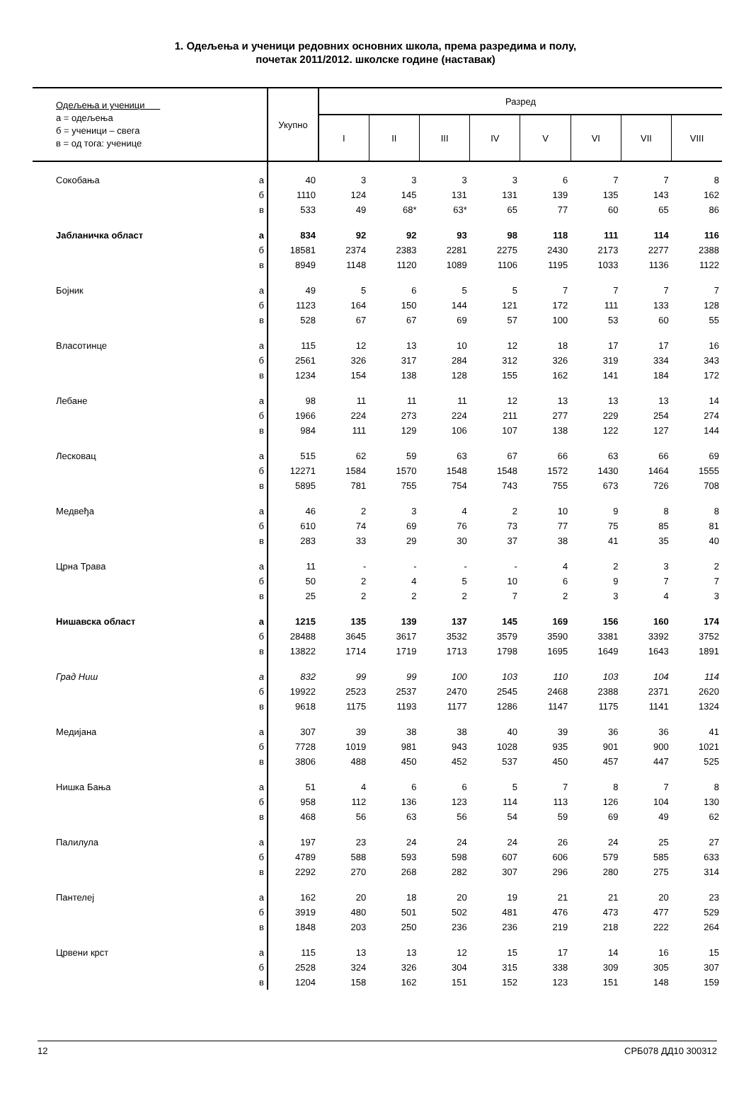1. Одељења и ученици редовних основних школа, према разредима и полу,
почетак 2011/2012. школске године (наставак)
| Одељења и ученици а = одељења б = ученици – свега в = од тога: ученице | | Укупно | Разред | | | | | | | |
| --- | --- | --- | --- | --- | --- | --- | --- | --- | --- | --- |
| | | | I | II | III | IV | V | VI | VII | VIII |
| Сокобања | а | 40 | 3 | 3 | 3 | 3 | 6 | 7 | 7 | 8 |
| | б | 1110 | 124 | 145 | 131 | 131 | 139 | 135 | 143 | 162 |
| | в | 533 | 49 | 68* | 63* | 65 | 77 | 60 | 65 | 86 |
| Јабланичка област | а | 834 | 92 | 92 | 93 | 98 | 118 | 111 | 114 | 116 |
| | б | 18581 | 2374 | 2383 | 2281 | 2275 | 2430 | 2173 | 2277 | 2388 |
| | в | 8949 | 1148 | 1120 | 1089 | 1106 | 1195 | 1033 | 1136 | 1122 |
| Бојник | а | 49 | 5 | 6 | 5 | 5 | 7 | 7 | 7 | 7 |
| | б | 1123 | 164 | 150 | 144 | 121 | 172 | 111 | 133 | 128 |
| | в | 528 | 67 | 67 | 69 | 57 | 100 | 53 | 60 | 55 |
| Власотинце | а | 115 | 12 | 13 | 10 | 12 | 18 | 17 | 17 | 16 |
| | б | 2561 | 326 | 317 | 284 | 312 | 326 | 319 | 334 | 343 |
| | в | 1234 | 154 | 138 | 128 | 155 | 162 | 141 | 184 | 172 |
| Лебане | а | 98 | 11 | 11 | 11 | 12 | 13 | 13 | 13 | 14 |
| | б | 1966 | 224 | 273 | 224 | 211 | 277 | 229 | 254 | 274 |
| | в | 984 | 111 | 129 | 106 | 107 | 138 | 122 | 127 | 144 |
| Лесковац | а | 515 | 62 | 59 | 63 | 67 | 66 | 63 | 66 | 69 |
| | б | 12271 | 1584 | 1570 | 1548 | 1548 | 1572 | 1430 | 1464 | 1555 |
| | в | 5895 | 781 | 755 | 754 | 743 | 755 | 673 | 726 | 708 |
| Медвеђа | а | 46 | 2 | 3 | 4 | 2 | 10 | 9 | 8 | 8 |
| | б | 610 | 74 | 69 | 76 | 73 | 77 | 75 | 85 | 81 |
| | в | 283 | 33 | 29 | 30 | 37 | 38 | 41 | 35 | 40 |
| Црна Трава | а | 11 | - | - | - | - | 4 | 2 | 3 | 2 |
| | б | 50 | 2 | 4 | 5 | 10 | 6 | 9 | 7 | 7 |
| | в | 25 | 2 | 2 | 2 | 7 | 2 | 3 | 4 | 3 |
| Нишавска област | а | 1215 | 135 | 139 | 137 | 145 | 169 | 156 | 160 | 174 |
| | б | 28488 | 3645 | 3617 | 3532 | 3579 | 3590 | 3381 | 3392 | 3752 |
| | в | 13822 | 1714 | 1719 | 1713 | 1798 | 1695 | 1649 | 1643 | 1891 |
| Град Ниш | а | 832 | 99 | 99 | 100 | 103 | 110 | 103 | 104 | 114 |
| | б | 19922 | 2523 | 2537 | 2470 | 2545 | 2468 | 2388 | 2371 | 2620 |
| | в | 9618 | 1175 | 1193 | 1177 | 1286 | 1147 | 1175 | 1141 | 1324 |
| Медијана | а | 307 | 39 | 38 | 38 | 40 | 39 | 36 | 36 | 41 |
| | б | 7728 | 1019 | 981 | 943 | 1028 | 935 | 901 | 900 | 1021 |
| | в | 3806 | 488 | 450 | 452 | 537 | 450 | 457 | 447 | 525 |
| Нишка Бања | а | 51 | 4 | 6 | 6 | 5 | 7 | 8 | 7 | 8 |
| | б | 958 | 112 | 136 | 123 | 114 | 113 | 126 | 104 | 130 |
| | в | 468 | 56 | 63 | 56 | 54 | 59 | 69 | 49 | 62 |
| Палилула | а | 197 | 23 | 24 | 24 | 24 | 26 | 24 | 25 | 27 |
| | б | 4789 | 588 | 593 | 598 | 607 | 606 | 579 | 585 | 633 |
| | в | 2292 | 270 | 268 | 282 | 307 | 296 | 280 | 275 | 314 |
| Пантелеј | а | 162 | 20 | 18 | 20 | 19 | 21 | 21 | 20 | 23 |
| | б | 3919 | 480 | 501 | 502 | 481 | 476 | 473 | 477 | 529 |
| | в | 1848 | 203 | 250 | 236 | 236 | 219 | 218 | 222 | 264 |
| Црвени крст | а | 115 | 13 | 13 | 12 | 15 | 17 | 14 | 16 | 15 |
| | б | 2528 | 324 | 326 | 304 | 315 | 338 | 309 | 305 | 307 |
| | в | 1204 | 158 | 162 | 151 | 152 | 123 | 151 | 148 | 159 |
12 СРБ078 ДД10 300312